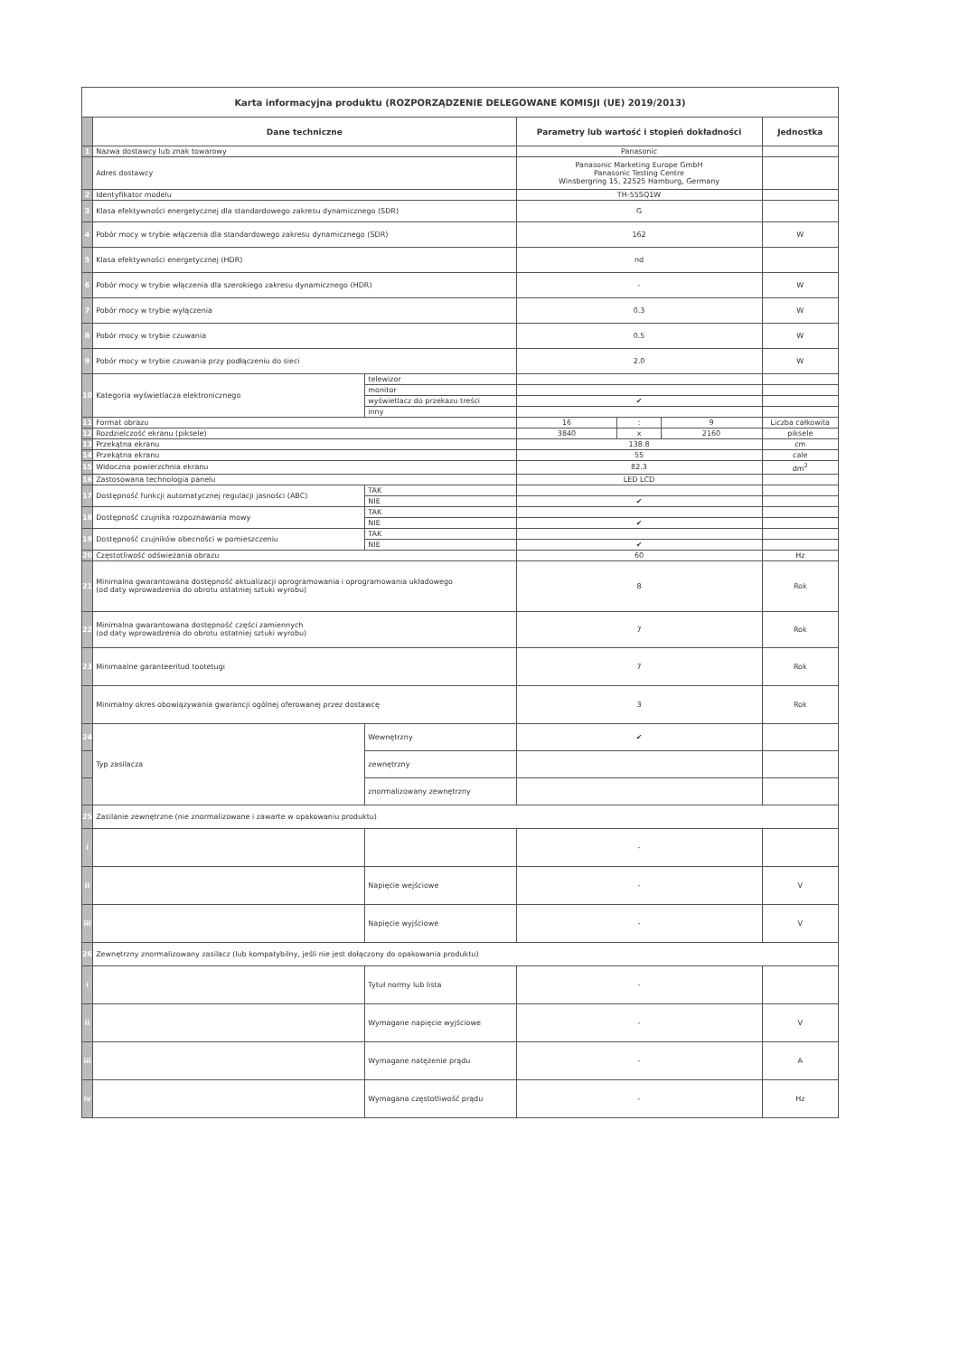| Karta informacyjna produktu (ROZPORZĄDZENIE DELEGOWANE KOMISJI (UE) 2019/2013) | | | | | | |
| | Dane techniczne | | Parametry lub wartość i stopień dokładności | | | Jednostka |
| 1 | Nazwa dostawcy lub znak towarowy | | Panasonic | | | |
| | Adres dostawcy | | Panasonic Marketing Europe GmbH Panasonic Testing Centre Winsbergring 15, 22525 Hamburg, Germany | | | |
| 2 | Identyfikator modelu | | TH-55SQ1W | | | |
| 3 | Klasa efektywności energetycznej dla standardowego zakresu dynamicznego (SDR) | | G | | | |
| 4 | Pobór mocy w trybie włączenia dla standardowego zakresu dynamicznego (SDR) | | 162 | | | W |
| 5 | Klasa efektywności energetycznej (HDR) | | nd | | | |
| 6 | Pobór mocy w trybie włączenia dla szerokiego zakresu dynamicznego (HDR) | | - | | | W |
| 7 | Pobór mocy w trybie wyłączenia | | 0.3 | | | W |
| 8 | Pobór mocy w trybie czuwania | | 0.5 | | | W |
| 9 | Pobór mocy w trybie czuwania przy podłączeniu do sieci | | 2.0 | | | W |
| 10 | Kategoria wyświetlacza elektronicznego | telewizor | | | | |
| | | monitor | | | | |
| | | wyświetlacz do przekazu treści | ✔ | | | |
| | | inny | | | | |
| 11 | Format obrazu | | 16 | : | 9 | Liczba całkowita |
| 12 | Rozdzielczość ekranu (piksele) | | 3840 | x | 2160 | piksele |
| 13 | Przekątna ekranu | | 138.8 | | | cm |
| 14 | Przekątna ekranu | | 55 | | | cale |
| 15 | Widoczna powierzchnia ekranu | | 82.3 | | | dm<sup>2</sup> |
| 16 | Zastosowana technologia panelu | | LED LCD | | | |
| 17 | Dostępność funkcji automatycznej regulacji jasności (ABC) | TAK | | | | |
| | | NIE | ✔ | | | |
| 18 | Dostępność czujnika rozpoznawania mowy | TAK | | | | |
| | | NIE | ✔ | | | |
| 19 | Dostępność czujników obecności w pomieszczeniu | TAK | | | | |
| | | NIE | ✔ | | | |
| 20 | Częstotliwość odświeżania obrazu | | 60 | | | Hz |
| 21 | Minimalna gwarantowana dostępność aktualizacji oprogramowania i oprogramowania układowego (od daty wprowadzenia do obrotu ostatniej sztuki wyrobu) | | 8 | | | Rok |
| 22 | Minimalna gwarantowana dostępność części zamiennych (od daty wprowadzenia do obrotu ostatniej sztuki wyrobu) | | 7 | | | Rok |
| 23 | Minimaalne garanteeritud tootetugi | | 7 | | | Rok |
| | Minimalny okres obowiązywania gwarancji ogólnej oferowanej przez dostawcę | | 3 | | | Rok |
| 24 | Typ zasilacza | Wewnętrzny | ✔ | | | |
| | | zewnętrzny | | | | |
| | | znormalizowany zewnętrzny | | | | |
| 25 | Zasilanie zewnętrzne (nie znormalizowane i zawarte w opakowaniu produktu) | | | | | |
| i | | | - | | | |
| ii | | Napięcie wejściowe | - | | | V |
| iii | | Napięcie wyjściowe | - | | | V |
| 26 | Zewnętrzny znormalizowany zasilacz (lub kompatybilny, jeśli nie jest dołączony do opakowania produktu) | | | | | |
| i | | Tytuł normy lub lista | - | | | |
| ii | | Wymagane napięcie wyjściowe | - | | | V |
| iii | | Wymagane natężenie prądu | - | | | A |
| iv | | Wymagana częstotliwość prądu | - | | | Hz |